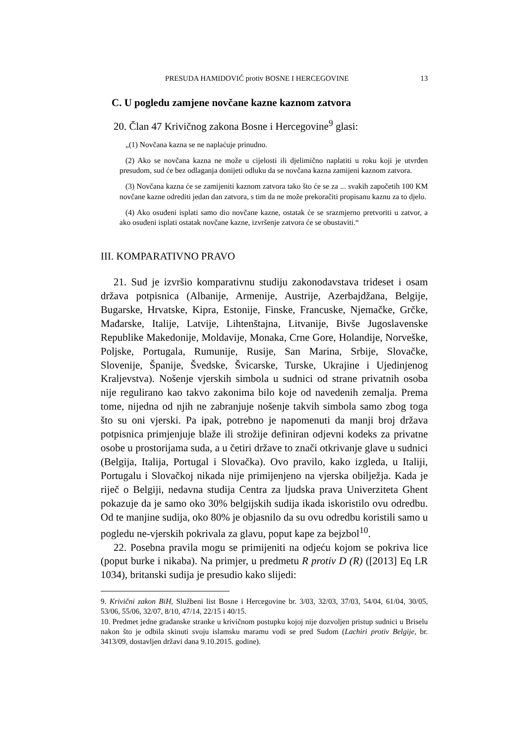PRESUDA HAMIDOVIĆ protiv BOSNE I HERCEGOVINE 13
C. U pogledu zamjene novčane kazne kaznom zatvora
20. Član 47 Krivičnog zakona Bosne i Hercegovine<sup>9</sup> glasi:
„(1) Novčana kazna se ne naplaćuje prinudno.
(2) Ako se novčana kazna ne može u cijelosti ili djelimično naplatiti u roku koji je utvrđen presudom, sud će bez odlaganja donijeti odluku da se novčana kazna zamijeni kaznom zatvora.
(3) Novčana kazna će se zamijeniti kaznom zatvora tako što će se za ... svakih započetih 100 KM novčane kazne odrediti jedan dan zatvora, s tim da ne može prekoračiti propisanu kaznu za to djelo.
(4) Ako osuđeni isplati samo dio novčane kazne, ostatak će se srazmjerno pretvoriti u zatvor, a ako osuđeni isplati ostatak novčane kazne, izvršenje zatvora će se obustaviti.“
III. KOMPARATIVNO PRAVO
21. Sud je izvršio komparativnu studiju zakonodavstava trideset i osam država potpisnica (Albanije, Armenije, Austrije, Azerbajdžana, Belgije, Bugarske, Hrvatske, Kipra, Estonije, Finske, Francuske, Njemačke, Grčke, Mađarske, Italije, Latvije, Lihtenštajna, Litvanije, Bivše Jugoslavenske Republike Makedonije, Moldavije, Monaka, Crne Gore, Holandije, Norveške, Poljske, Portugala, Rumunije, Rusije, San Marina, Srbije, Slovačke, Slovenije, Španije, Švedske, Švicarske, Turske, Ukrajine i Ujedinjenog Kraljevstva). Nošenje vjerskih simbola u sudnici od strane privatnih osoba nije regulirano kao takvo zakonima bilo koje od navedenih zemalja. Prema tome, nijedna od njih ne zabranjuje nošenje takvih simbola samo zbog toga što su oni vjerski. Pa ipak, potrebno je napomenuti da manji broj država potpisnica primjenjuje blaže ili strožije definiran odjevni kodeks za privatne osobe u prostorijama suda, a u četiri države to znači otkrivanje glave u sudnici (Belgija, Italija, Portugal i Slovačka). Ovo pravilo, kako izgleda, u Italiji, Portugalu i Slovačkoj nikada nije primijenjeno na vjerska obilježja. Kada je riječ o Belgiji, nedavna studija Centra za ljudska prava Univerziteta Ghent pokazuje da je samo oko 30% belgijskih sudija ikada iskoristilo ovu odredbu. Od te manjine sudija, oko 80% je objasnilo da su ovu odredbu koristili samo u pogledu ne-vjerskih pokrivala za glavu, poput kape za bejzbol<sup>10</sup>.
22. Posebna pravila mogu se primijeniti na odjeću kojom se pokriva lice (poput burke i nikaba). Na primjer, u predmetu R protiv D (R) ([2013] Eq LR 1034), britanski sudija je presudio kako slijedi:
9. Krivični zakon BiH, Službeni list Bosne i Hercegovine br. 3/03, 32/03, 37/03, 54/04, 61/04, 30/05, 53/06, 55/06, 32/07, 8/10, 47/14, 22/15 i 40/15.
10. Predmet jedne građanske stranke u krivičnom postupku kojoj nije dozvoljen pristup sudnici u Briselu nakon što je odbila skinuti svoju islamsku maramu vodi se pred Sudom (Lachiri protiv Belgije, br. 3413/09, dostavljen državi dana 9.10.2015. godine).